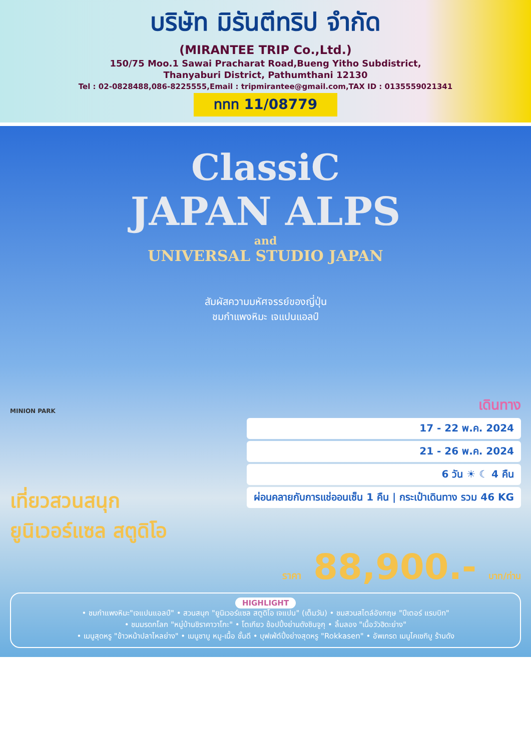บริษัท มิรันตีทริป จำกัด
(MIRANTEE TRIP Co.,Ltd.)
150/75 Moo.1 Sawai Pracharat Road,Bueng Yitho Subdistrict,
Thanyaburi District, Pathumthani 12130
Tel : 02-0828488,086-8225555,Email : tripmirantee@gmail.com,TAX ID : 0135559021341
ททท 11/08779
ClassiC
JAPAN ALPS
and
UNIVERSAL STUDIO JAPAN
สัมผัสความมหัศจรรย์ของญี่ปุ่น
ชมกำแพงหิมะ เจแปนแอลป์
MINION PARK
เที่ยวสวนสนุก
ยูนิเวอร์แซล สตูดิโอ
เดินทาง
17 - 22 พ.ค. 2024
21 - 26 พ.ค. 2024
6 วัน ☀ ☾ 4 คืน
ผ่อนคลายกับการแช่ออนเซ็น 1 คืน | กระเป๋าเดินทาง รวม 46 KG
ราคา 88,900.- บาท/ท่าน
HIGHLIGHT
• ชมกำแพงหิมะ"เจแปนแอลป์" • สวนสนุก "ยูนิเวอร์แซล สตูดิโอ เจแปน" (เต็มวัน) • ชมสวนสไตล์อังกฤษ "ปีเตอร์ แรบบิท"
• ชมมรดกโลก "หมู่บ้านชิราคาวาโกะ" • โตเกียว ช้อปปิ้งย่านดังชินจูกุ • ลิ้มลอง "เนื้อวัวฮิดะย่าง"
• เมนูสุดหรู "ข้าวหน้าปลาไหลย่าง" • เมนูชาบู หมู-เนื้อ ชั้นดี • บุฟเฟ่ต์ปิ้งย่างสุดหรู "Rokkasen" • อัพเกรด เมนูไคเซกิบู ร้านดัง